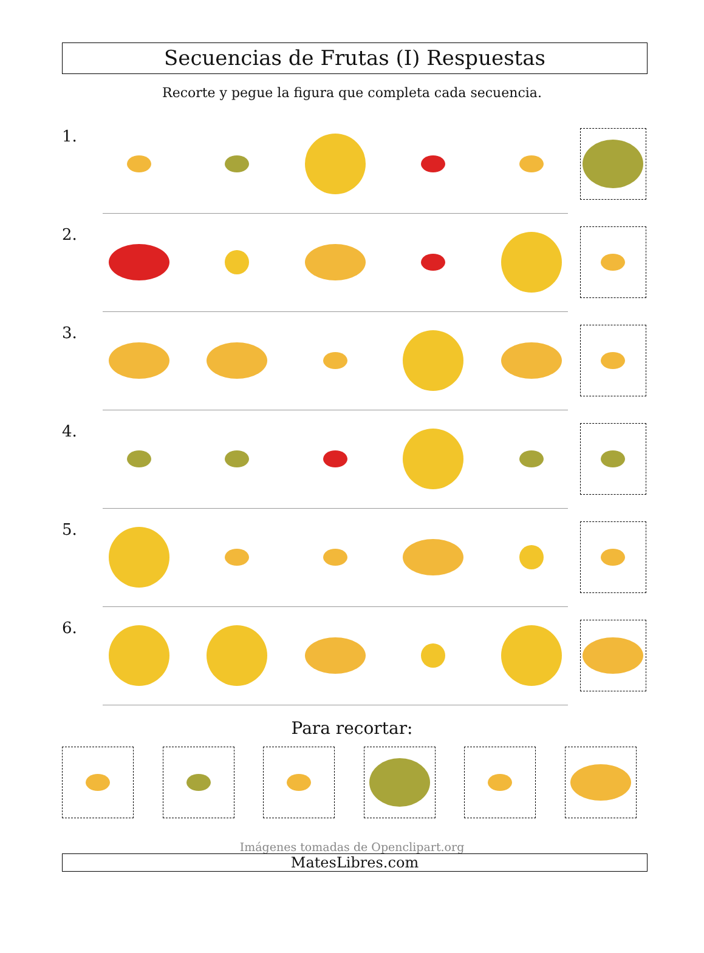Secuencias de Frutas (I) Respuestas
Recorte y pegue la figura que completa cada secuencia.
1.
2.
3.
4.
5.
6.
Para recortar:
Imágenes tomadas de Openclipart.org
MatesLibres.com